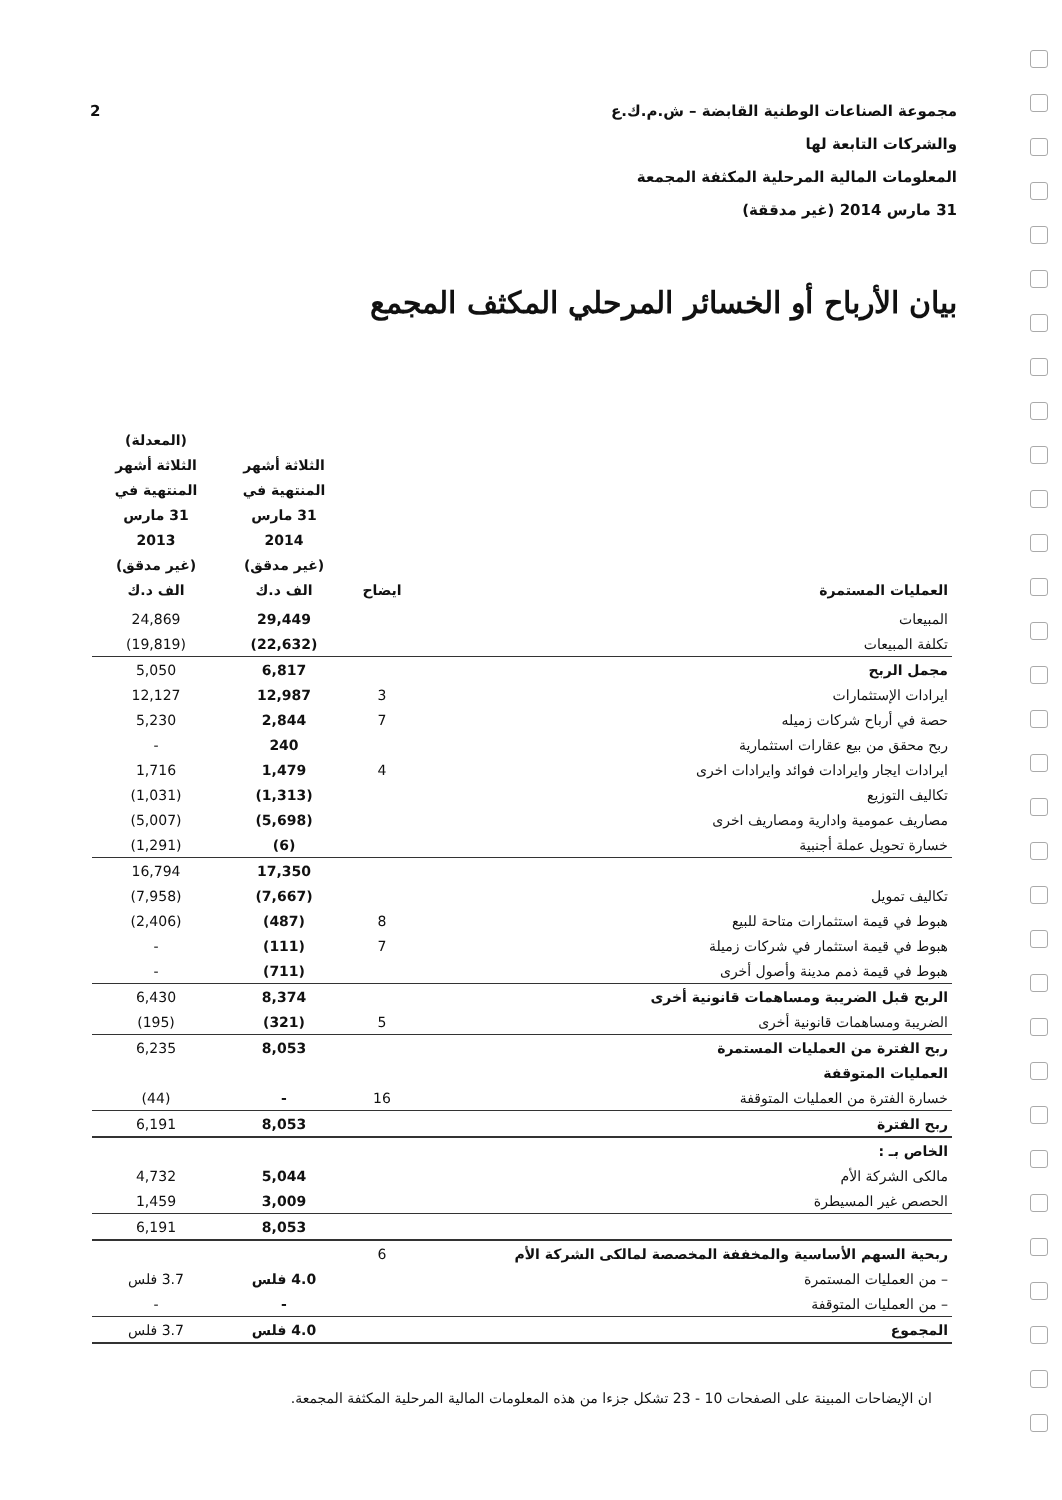2 مجموعة الصناعات الوطنية القابضة – ش.م.ك.ع
والشركات التابعة لها
المعلومات المالية المرحلية المكثفة المجمعة
31 مارس 2014 (غير مدققة)
بيان الأرباح أو الخسائر المرحلي المكثف المجمع
| العمليات المستمرة | ايضاح | الثلاثة أشهر المنتهية في 31 مارس 2014 (غير مدقق) الف د.ك | (المعدلة) الثلاثة أشهر المنتهية في 31 مارس 2013 (غير مدقق) الف د.ك |
| --- | --- | --- | --- |
| المبيعات | | 29,449 | 24,869 |
| تكلفة المبيعات | | (22,632) | (19,819) |
| مجمل الربح | | 6,817 | 5,050 |
| ايرادات الإستثمارات | 3 | 12,987 | 12,127 |
| حصة في أرباح شركات زميله | 7 | 2,844 | 5,230 |
| ربح محقق من بيع عقارات استثمارية | | 240 | - |
| ايرادات ايجار وايرادات فوائد وايرادات اخرى | 4 | 1,479 | 1,716 |
| تكاليف التوزيع | | (1,313) | (1,031) |
| مصاريف عمومية وادارية ومصاريف اخرى | | (5,698) | (5,007) |
| خسارة تحويل عملة أجنبية | | (6) | (1,291) |
| | | 17,350 | 16,794 |
| تكاليف تمويل | | (7,667) | (7,958) |
| هبوط في قيمة استثمارات متاحة للبيع | 8 | (487) | (2,406) |
| هبوط في قيمة استثمار في شركات زميلة | 7 | (111) | - |
| هبوط في قيمة ذمم مدينة وأصول أخرى | | (711) | - |
| الربح قبل الضريبة ومساهمات قانونية أخرى | | 8,374 | 6,430 |
| الضريبة ومساهمات قانونية أخرى | 5 | (321) | (195) |
| ربح الفترة من العمليات المستمرة | | 8,053 | 6,235 |
| العمليات المتوقفة | | | |
| خسارة الفترة من العمليات المتوقفة | 16 | - | (44) |
| ربح الفترة | | 8,053 | 6,191 |
| الخاص بـ : | | | |
| مالكى الشركة الأم | | 5,044 | 4,732 |
| الحصص غير المسيطرة | | 3,009 | 1,459 |
| | | 8,053 | 6,191 |
| ربحية السهم الأساسية والمخففة المخصصة لمالكى الشركة الأم | 6 | | |
| – من العمليات المستمرة | | 4.0 فلس | 3.7 فلس |
| – من العمليات المتوقفة | | - | - |
| المجموع | | 4.0 فلس | 3.7 فلس |
ان الإيضاحات المبينة على الصفحات 10 - 23 تشكل جزءا من هذه المعلومات المالية المرحلية المكثفة المجمعة.